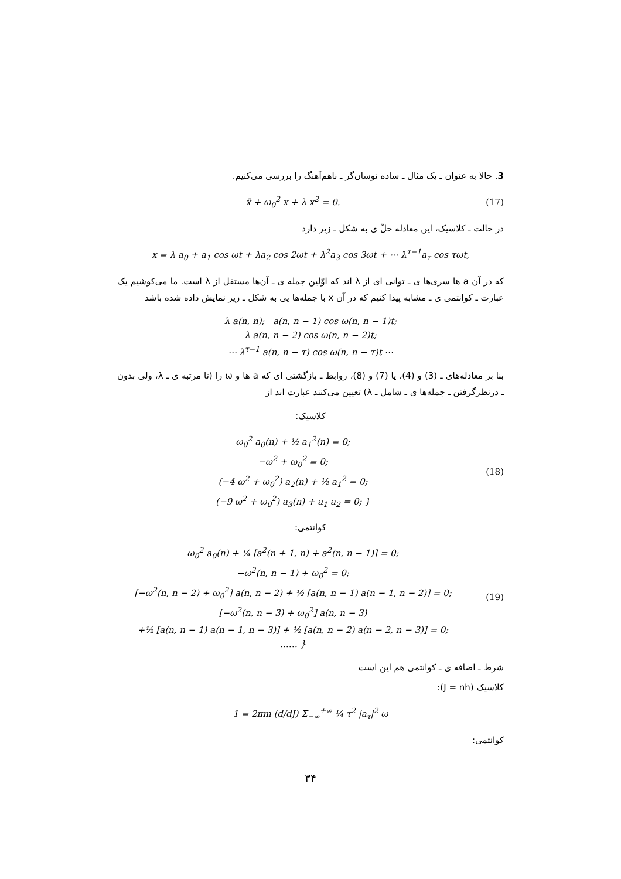3. حالا به عنوان ـ یک مثال ـ ساده نوسان‌گر ـ ناهم‌آهنگ را بررسی می‌کنیم.
ẍ + ω<sub>0</sub><sup>2</sup> x + λ x<sup>2</sup> = 0.
(17)
در حالت ـ کلاسیک، این معادله حلّ ی به شکل ـ زیر دارد
x = λ a<sub>0</sub> + a<sub>1</sub> cos ωt + λa<sub>2</sub> cos 2ωt + λ<sup>2</sup>a<sub>3</sub> cos 3ωt + ⋯ λ<sup>τ−1</sup>a<sub>τ</sub> cos τωt,
که در آن a ها سری‌ها ی ـ توانی ای از λ اند که اوّلین جمله ی ـ آن‌ها مستقل از λ است. ما می‌کوشیم یک عبارت ـ کوانتمی ی ـ مشابه پیدا کنیم که در آن x با جمله‌ها یی به شکل ـ زیر نمایش داده شده باشد
λ a(n, n); a(n, n − 1) cos ω(n, n − 1)t;
λ a(n, n − 2) cos ω(n, n − 2)t;
⋯ λ<sup>τ−1</sup> a(n, n − τ) cos ω(n, n − τ)t ⋯
بنا بر معادله‌های ـ (3) و (4)، یا (7) و (8)، روابط ـ بازگشتی ای که a ها و ω را (تا مرتبه ی ـ λ، ولی بدون ـ درنظرگرفتن ـ جمله‌ها ی ـ شامل ـ λ) تعیین می‌کنند عبارت اند از
کلاسیک:
ω<sub>0</sub><sup>2</sup> a<sub>0</sub>(n) + ½ a<sub>1</sub><sup>2</sup>(n) = 0;
−ω<sup>2</sup> + ω<sub>0</sub><sup>2</sup> = 0;
(−4 ω<sup>2</sup> + ω<sub>0</sub><sup>2</sup>) a<sub>2</sub>(n) + ½ a<sub>1</sub><sup>2</sup> = 0;
(−9 ω<sup>2</sup> + ω<sub>0</sub><sup>2</sup>) a<sub>3</sub>(n) + a<sub>1</sub> a<sub>2</sub> = 0; }
(18)
کوانتمی:
ω<sub>0</sub><sup>2</sup> a<sub>0</sub>(n) + ¼ [a<sup>2</sup>(n + 1, n) + a<sup>2</sup>(n, n − 1)] = 0;
−ω<sup>2</sup>(n, n − 1) + ω<sub>0</sub><sup>2</sup> = 0;
[−ω<sup>2</sup>(n, n − 2) + ω<sub>0</sub><sup>2</sup>] a(n, n − 2) + ½ [a(n, n − 1) a(n − 1, n − 2)] = 0;
[−ω<sup>2</sup>(n, n − 3) + ω<sub>0</sub><sup>2</sup>] a(n, n − 3)
+½ [a(n, n − 1) a(n − 1, n − 3)] + ½ [a(n, n − 2) a(n − 2, n − 3)] = 0;
…… }
(19)
شرط ـ اضافه ی ـ کوانتمی هم این است
کلاسیک (J = nh):
1 = 2πm (d/dJ) Σ<sub>−∞</sub><sup>+∞</sup> ¼ τ<sup>2</sup> |a<sub>τ</sub>|<sup>2</sup> ω
کوانتمی:
۳۴